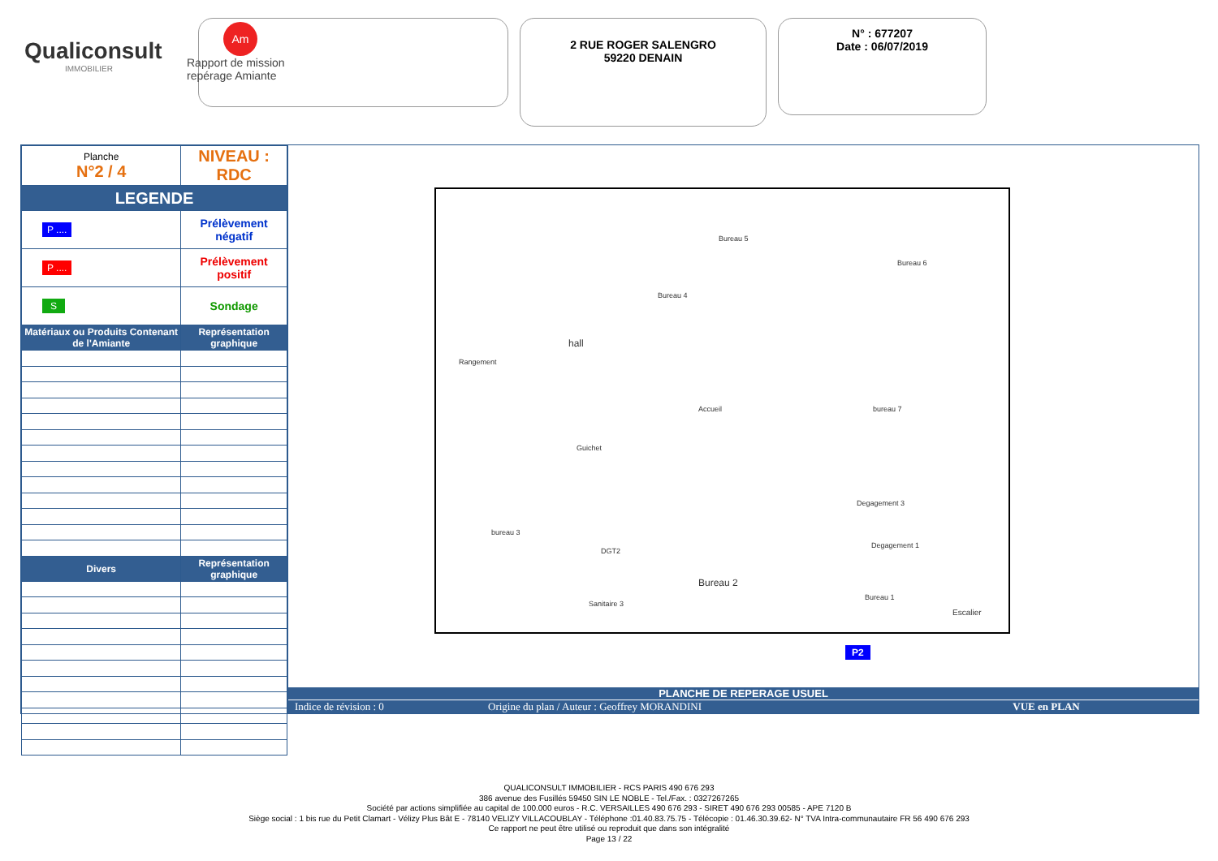Qualiconsult
IMMOBILIER
Am
Rapport de mission
repérage Amiante
2 RUE ROGER SALENGRO
59220 DENAIN
N° : 677207
Date : 06/07/2019
| Planche N°2 / 4 | NIVEAU : RDC |
| LEGENDE | |
| P .... | Prélèvement négatif |
| P .... | Prélèvement positif |
| S | Sondage |
| Matériaux ou Produits Contenant de l'Amiante | Représentation graphique |
| Divers | Représentation graphique |
Bureau 5
Bureau 6
Bureau 4
hall
Rangement
Accueil bureau 7
Guichet
Degagement 3
bureau 3
DGT2
Degagement 1
Bureau 2
Bureau 1
Sanitaire 3
Escalier
P2
PLANCHE DE REPERAGE USUEL
Indice de révision : 0 Origine du plan / Auteur : Geoffrey MORANDINI VUE en PLAN
QUALICONSULT IMMOBILIER - RCS PARIS 490 676 293
386 avenue des Fusillés 59450 SIN LE NOBLE - Tel./Fax. : 0327267265
Société par actions simplifiée au capital de 100.000 euros - R.C. VERSAILLES 490 676 293 - SIRET 490 676 293 00585 - APE 7120 B
Siège social : 1 bis rue du Petit Clamart - Vélizy Plus Bât E - 78140 VELIZY VILLACOUBLAY - Téléphone :01.40.83.75.75 - Télécopie : 01.46.30.39.62- N° TVA Intra-communautaire FR 56 490 676 293
Ce rapport ne peut être utilisé ou reproduit que dans son intégralité
Page 13 / 22